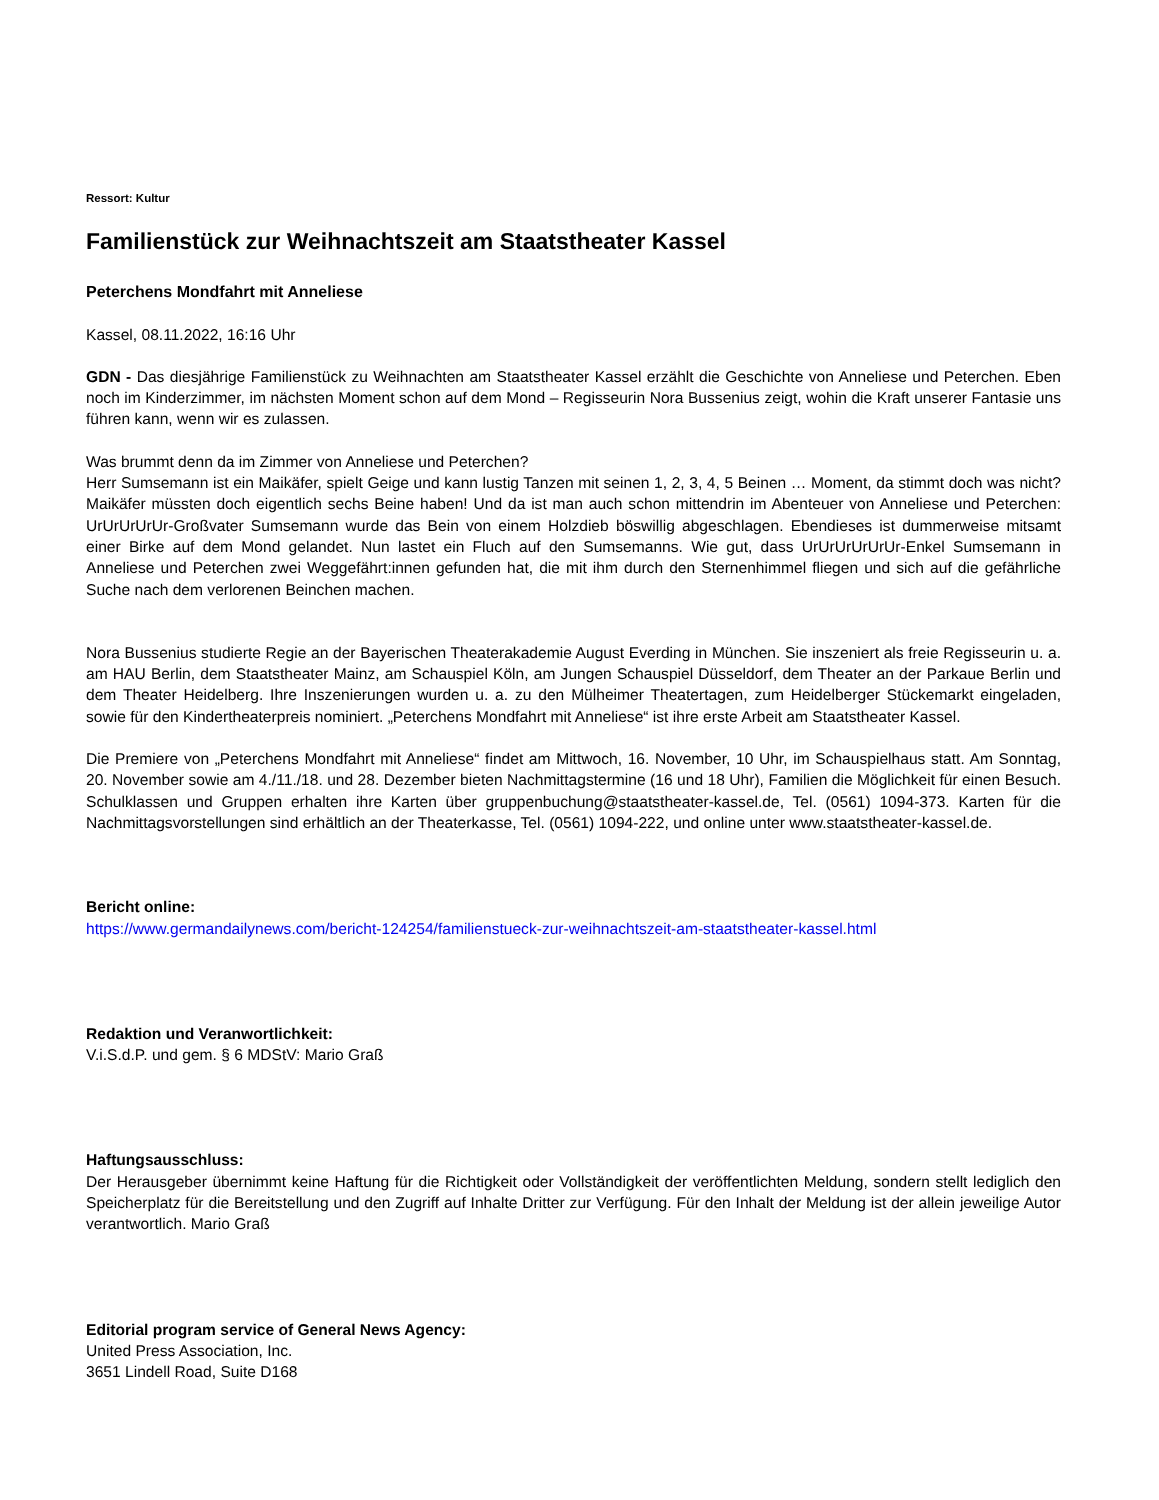Ressort: Kultur
Familienstück zur Weihnachtszeit am Staatstheater Kassel
Peterchens Mondfahrt mit Anneliese
Kassel, 08.11.2022, 16:16 Uhr
GDN - Das diesjährige Familienstück zu Weihnachten am Staatstheater Kassel erzählt die Geschichte von Anneliese und Peterchen. Eben noch im Kinderzimmer, im nächsten Moment schon auf dem Mond – Regisseurin Nora Bussenius zeigt, wohin die Kraft unserer Fantasie uns führen kann, wenn wir es zulassen.
Was brummt denn da im Zimmer von Anneliese und Peterchen?
Herr Sumsemann ist ein Maikäfer, spielt Geige und kann lustig Tanzen mit seinen 1, 2, 3, 4, 5 Beinen … Moment, da stimmt doch was nicht? Maikäfer müssten doch eigentlich sechs Beine haben! Und da ist man auch schon mittendrin im Abenteuer von Anneliese und Peterchen: UrUrUrUrUr-Großvater Sumsemann wurde das Bein von einem Holzdieb böswillig abgeschlagen. Ebendieses ist dummerweise mitsamt einer Birke auf dem Mond gelandet. Nun lastet ein Fluch auf den Sumsemanns. Wie gut, dass UrUrUrUrUrUr-Enkel Sumsemann in Anneliese und Peterchen zwei Weggefährt:innen gefunden hat, die mit ihm durch den Sternenhimmel fliegen und sich auf die gefährliche Suche nach dem verlorenen Beinchen machen.
Nora Bussenius studierte Regie an der Bayerischen Theaterakademie August Everding in München. Sie inszeniert als freie Regisseurin u. a. am HAU Berlin, dem Staatstheater Mainz, am Schauspiel Köln, am Jungen Schauspiel Düsseldorf, dem Theater an der Parkaue Berlin und dem Theater Heidelberg. Ihre Inszenierungen wurden u. a. zu den Mülheimer Theatertagen, zum Heidelberger Stückemarkt eingeladen, sowie für den Kindertheaterpreis nominiert. „Peterchens Mondfahrt mit Anneliese“ ist ihre erste Arbeit am Staatstheater Kassel.
Die Premiere von „Peterchens Mondfahrt mit Anneliese“ findet am Mittwoch, 16. November, 10 Uhr, im Schauspielhaus statt. Am Sonntag, 20. November sowie am 4./11./18. und 28. Dezember bieten Nachmittagstermine (16 und 18 Uhr), Familien die Möglichkeit für einen Besuch. Schulklassen und Gruppen erhalten ihre Karten über gruppenbuchung@staatstheater-kassel.de, Tel. (0561) 1094-373. Karten für die Nachmittagsvorstellungen sind erhältlich an der Theaterkasse, Tel. (0561) 1094-222, und online unter www.staatstheater-kassel.de.
Bericht online:
https://www.germandailynews.com/bericht-124254/familienstueck-zur-weihnachtszeit-am-staatstheater-kassel.html
Redaktion und Veranwortlichkeit:
V.i.S.d.P. und gem. § 6 MDStV: Mario Graß
Haftungsausschluss:
Der Herausgeber übernimmt keine Haftung für die Richtigkeit oder Vollständigkeit der veröffentlichten Meldung, sondern stellt lediglich den Speicherplatz für die Bereitstellung und den Zugriff auf Inhalte Dritter zur Verfügung. Für den Inhalt der Meldung ist der allein jeweilige Autor verantwortlich. Mario Graß
Editorial program service of General News Agency:
United Press Association, Inc.
3651 Lindell Road, Suite D168